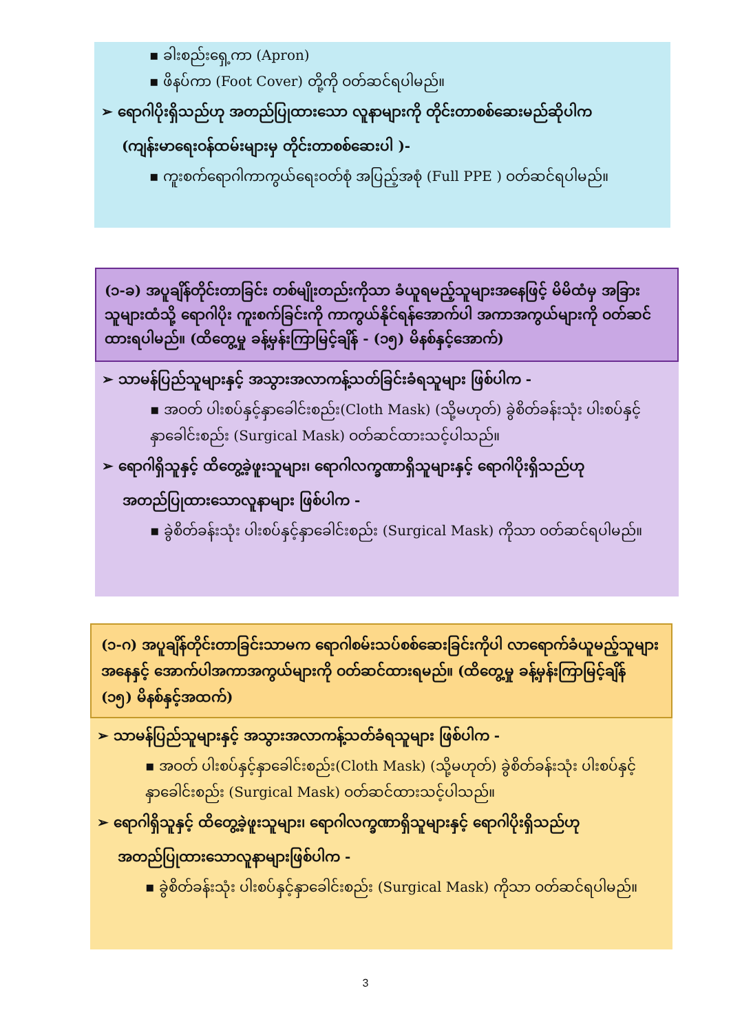▪ ခါးစည်းရှေ့ကာ (Apron)
▪ ဖိနပ်ကာ (Foot Cover) တို့ကို ဝတ်ဆင်ရပါမည်။
➢ ရောဂါပိုးရှိသည်ဟု အတည်ပြုထားသော လူနာများကို တိုင်းတာစစ်ဆေးမည်ဆိုပါက
(ကျန်းမာရေးဝန်ထမ်းများမှ တိုင်းတာစစ်ဆေးပါ )-
▪ ကူးစက်ရောဂါကာကွယ်ရေးဝတ်စုံ အပြည့်အစုံ (Full PPE ) ဝတ်ဆင်ရပါမည်။
(၁-ခ) အပူချိန်တိုင်းတာခြင်း တစ်မျိုးတည်းကိုသာ ခံယူရမည့်သူများအနေဖြင့် မိမိထံမှ အခြားသူများထံသို့ ရောဂါပိုး ကူးစက်ခြင်းကို ကာကွယ်နိုင်ရန်အောက်ပါ အကာအကွယ်များကို ဝတ်ဆင်ထားရပါမည်။ (ထိတွေ့မှု ခန့်မှန်းကြာမြင့်ချိန် - (၁၅) မိနစ်နှင့်အောက်)
➢ သာမန်ပြည်သူများနှင့် အသွားအလာကန့်သတ်ခြင်းခံရသူများ ဖြစ်ပါက -
▪ အဝတ် ပါးစပ်နှင့်နှာခေါင်းစည်း(Cloth Mask) (သို့မဟုတ်) ခွဲစိတ်ခန်းသုံး ပါးစပ်နှင့်နှာခေါင်းစည်း (Surgical Mask) ဝတ်ဆင်ထားသင့်ပါသည်။
➢ ရောဂါရှိသူနှင့် ထိတွေ့ခဲ့ဖူးသူများ၊ ရောဂါလက္ခဏာရှိသူများနှင့် ရောဂါပိုးရှိသည်ဟု
အတည်ပြုထားသောလူနာများ ဖြစ်ပါက -
▪ ခွဲစိတ်ခန်းသုံး ပါးစပ်နှင့်နှာခေါင်းစည်း (Surgical Mask) ကိုသာ ဝတ်ဆင်ရပါမည်။
(၁-ဂ) အပူချိန်တိုင်းတာခြင်းသာမက ရောဂါစမ်းသပ်စစ်ဆေးခြင်းကိုပါ လာရောက်ခံယူမည့်သူများအနေနှင့် အောက်ပါအကာအကွယ်များကို ဝတ်ဆင်ထားရမည်။ (ထိတွေ့မှု ခန့်မှန်းကြာမြင့်ချိန် (၁၅) မိနစ်နှင့်အထက်)
➢ သာမန်ပြည်သူများနှင့် အသွားအလာကန့်သတ်ခံရသူများ ဖြစ်ပါက -
▪ အဝတ် ပါးစပ်နှင့်နှာခေါင်းစည်း(Cloth Mask) (သို့မဟုတ်) ခွဲစိတ်ခန်းသုံး ပါးစပ်နှင့်နှာခေါင်းစည်း (Surgical Mask) ဝတ်ဆင်ထားသင့်ပါသည်။
➢ ရောဂါရှိသူနှင့် ထိတွေ့ခဲ့ဖူးသူများ၊ ရောဂါလက္ခဏာရှိသူများနှင့် ရောဂါပိုးရှိသည်ဟု
အတည်ပြုထားသောလူနာများဖြစ်ပါက -
▪ ခွဲစိတ်ခန်းသုံး ပါးစပ်နှင့်နှာခေါင်းစည်း (Surgical Mask) ကိုသာ ဝတ်ဆင်ရပါမည်။
3